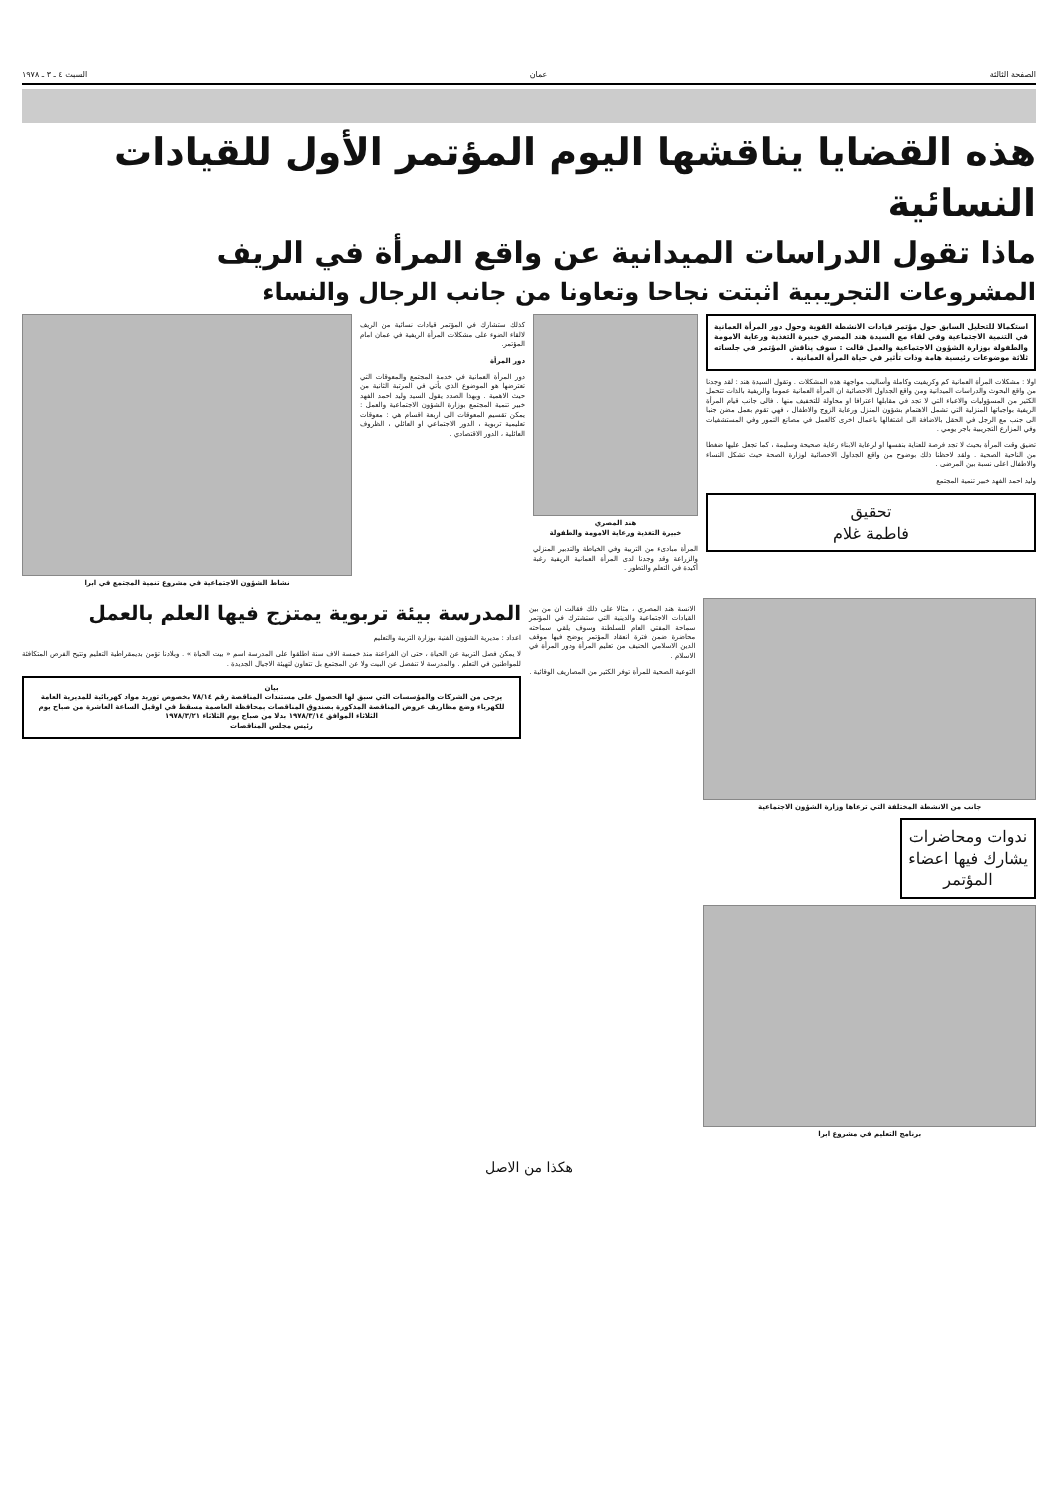الصفحة الثالثة عمان السبت ٤ ـ ٣ ـ ١٩٧٨
هذه القضايا يناقشها اليوم المؤتمر الأول للقيادات النسائية
ماذا تقول الدراسات الميدانية عن واقع المرأة في الريف
المشروعات التجريبية اثبتت نجاحا وتعاونا من جانب الرجال والنساء
استكمالا للتحليل السابق حول مؤتمر قيادات الانشطة القوية وحول دور المرأة العمانية في التنمية الاجتماعية وفي لقاء مع السيدة هند المصري خبيرة التغذية ورعاية الامومة والطفولة بوزارة الشؤون الاجتماعية والعمل قالت : سوف يناقش المؤتمر في جلساته ثلاثة موضوعات رئيسية هامة وذات تأثير في حياة المرأة العمانية .
اولا : مشكلات المرأة العمانية كم وكريفيت وكاملة وأساليب مواجهة هذه المشكلات . وتقول السيدة هند : لقد وجدنا من واقع البحوث والدراسات الميدانية ومن واقع الجداول الاحصائية ان المرأة العمانية عموما والريفية بالذات تتحمل الكثير من المسؤوليات والاعباء التي لا تجد في مقابلها اعترافا او محاولة للتخفيف منها . فالى جانب قيام المرأة الريفية بواجباتها المنزلية التي تشمل الاهتمام بشؤون المنزل ورعاية الزوج والاطفال ، فهي تقوم بعمل مضن جنبا الى جنب مع الرجل في الحقل بالاضافة الى اشتغالها باعمال اخرى كالعمل في مصانع التمور وفي المستشفيات وفي المزارع التجريبية باجر يومي .
تضيق وقت المرأة بحيث لا تجد فرصة للعناية بنفسها او لرعاية الابناء رعاية صحيحة وسليمة ، كما تجعل عليها ضغطا من الناحية الصحية . ولقد لاحظنا ذلك بوضوح من واقع الجداول الاحصائية لوزارة الصحة حيث تشكل النساء والاطفال اعلى نسبة بين المرضى .
وليد احمد الفهد خبير تنمية المجتمع
تحقيق
فاطمة غلام
هند المصري
خبيرة التغذية ورعاية الامومة والطفولة
المرأة مبادىء من التربية وفي الخياطة والتدبير المنزلي والزراعة وقد وجدنا لدى المرأة العمانية الريفية رغبة أكيدة في التعلم والتطور .
كذلك ستشارك في المؤتمر قيادات نسائية من الريف لالقاء الضوء على مشكلات المرأة الريفية في عمان امام المؤتمر.
دور المرأة
دور المرأة العمانية في خدمة المجتمع والمعوقات التي تعترضها هو الموضوع الذي يأتي في المرتبة الثانية من حيث الاهمية . وبهذا الصدد يقول السيد وليد احمد الفهد خبير تنمية المجتمع بوزارة الشؤون الاجتماعية والعمل : يمكن تقسيم المعوقات الى اربعة اقسام هي : معوقات تعليمية تربوية ، الدور الاجتماعي او العائلي ، الظروف العائلية ، الدور الاقتصادي .
نشاط الشؤون الاجتماعية في مشروع تنمية المجتمع في ابرا
جانب من الانشطة المختلفة التي ترعاها وزارة الشؤون الاجتماعية
ندوات ومحاضرات يشارك فيها اعضاء المؤتمر
برنامج التعليم في مشروع ابرا
الانسة هند المصري ، مثالا على ذلك فقالت ان من بين القيادات الاجتماعية والدينية التي ستشترك في المؤتمر سماحة المفتي العام للسلطنة وسوف يلقي سماحته محاضرة ضمن فترة انعقاد المؤتمر يوضح فيها موقف الدين الاسلامي الحنيف من تعليم المرأة ودور المرأة في الاسلام .
التوعية الصحية للمرأة توفر الكثير من المصاريف الوقائية .
المدرسة بيئة تربوية يمتزج فيها العلم بالعمل
اعداد : مديرية الشؤون الفنية بوزارة التربية والتعليم
لا يمكن فصل التربية عن الحياة ، حتى ان الفراعنة منذ خمسة الاف سنة اطلقوا على المدرسة اسم « بيت الحياة » . وبلادنا تؤمن بديمقراطية التعليم وتتيح الفرص المتكافئة للمواطنين في التعلم . والمدرسة لا تنفصل عن البيت ولا عن المجتمع بل تتعاون لتهيئة الاجيال الجديدة .
بيان
يرجى من الشركات والمؤسسات التي سبق لها الحصول على مستندات المناقصة رقم ٧٨/١٤ بخصوص توريد مواد كهربائية للمديرية العامة للكهرباء وضع مظاريف عروض المناقصة المذكورة بصندوق المناقصات بمحافظة العاصمة مسقط في اوقبل الساعة العاشرة من صباح يوم الثلاثاء الموافق ١٩٧٨/٣/١٤ بدلا من صباح يوم الثلاثاء ١٩٧٨/٣/٢١
رئيس مجلس المناقصات
هكذا من الاصل